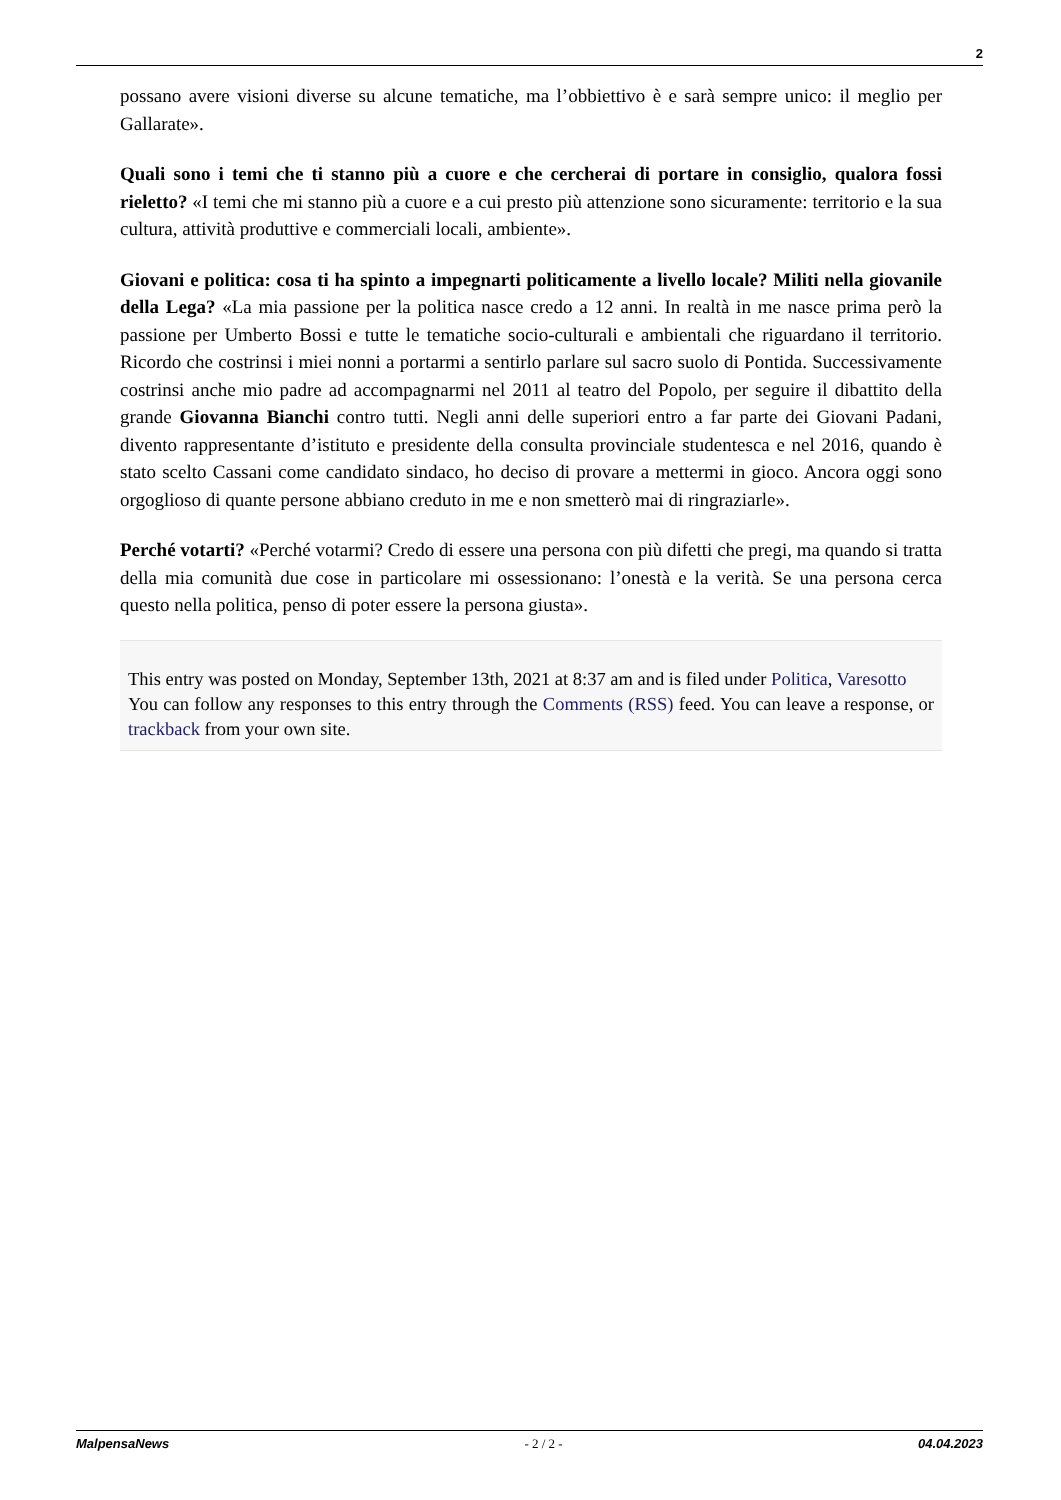2
possano avere visioni diverse su alcune tematiche, ma l’obbiettivo è e sarà sempre unico: il meglio per Gallarate».
Quali sono i temi che ti stanno più a cuore e che cercherai di portare in consiglio, qualora fossi rieletto? «I temi che mi stanno più a cuore e a cui presto più attenzione sono sicuramente: territorio e la sua cultura, attività produttive e commerciali locali, ambiente».
Giovani e politica: cosa ti ha spinto a impegnarti politicamente a livello locale? Militi nella giovanile della Lega? «La mia passione per la politica nasce credo a 12 anni. In realtà in me nasce prima però la passione per Umberto Bossi e tutte le tematiche socio-culturali e ambientali che riguardano il territorio. Ricordo che costrinsi i miei nonni a portarmi a sentirlo parlare sul sacro suolo di Pontida. Successivamente costrinsi anche mio padre ad accompagnarmi nel 2011 al teatro del Popolo, per seguire il dibattito della grande Giovanna Bianchi contro tutti. Negli anni delle superiori entro a far parte dei Giovani Padani, divento rappresentante d’istituto e presidente della consulta provinciale studentesca e nel 2016, quando è stato scelto Cassani come candidato sindaco, ho deciso di provare a mettermi in gioco. Ancora oggi sono orgoglioso di quante persone abbiano creduto in me e non smetterò mai di ringraziarle».
Perché votarti? «Perché votarmi? Credo di essere una persona con più difetti che pregi, ma quando si tratta della mia comunità due cose in particolare mi ossessionano: l’onestà e la verità. Se una persona cerca questo nella politica, penso di poter essere la persona giusta».
This entry was posted on Monday, September 13th, 2021 at 8:37 am and is filed under Politica, Varesotto
You can follow any responses to this entry through the Comments (RSS) feed. You can leave a response, or trackback from your own site.
MalpensaNews - 2 / 2 - 04.04.2023